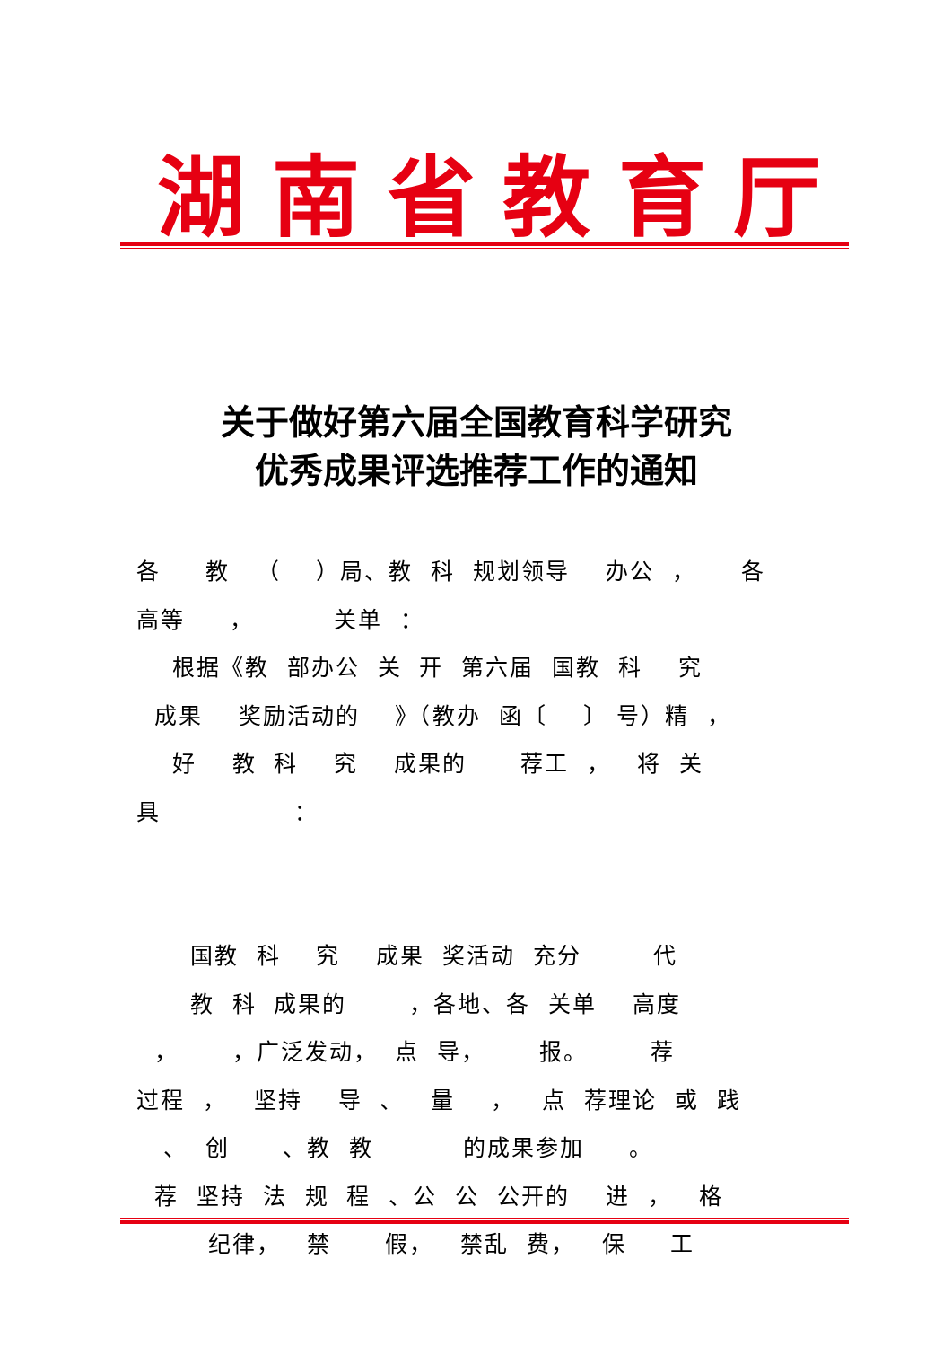湖南省教育厅
关于做好第六届全国教育科学研究
优秀成果评选推荐工作的通知
各 教 （ ）局、教 科 规划领导 办公 ， 各 高等 ， 关单 ： 根据《教 部办公 关 开 第六届 国教 科 究 成果 奖励活动的 》（教办 函〔 〕 号）精 ， 好 教 科 究 成果的 荐工 ， 将 关 具 ： 国教 科 究 成果 奖活动 充分 代 教 科 成果的 ，各地、各 关单 高度 ， ，广泛发动， 点 导， 报。 荐 过程 ， 坚持 导 、 量 ， 点 荐理论 或 践 、 创 、教 教 的成果参加 。 荐 坚持 法 规 程 、公 公 公开的 进 ， 格 纪律， 禁 假， 禁乱 费， 保 工